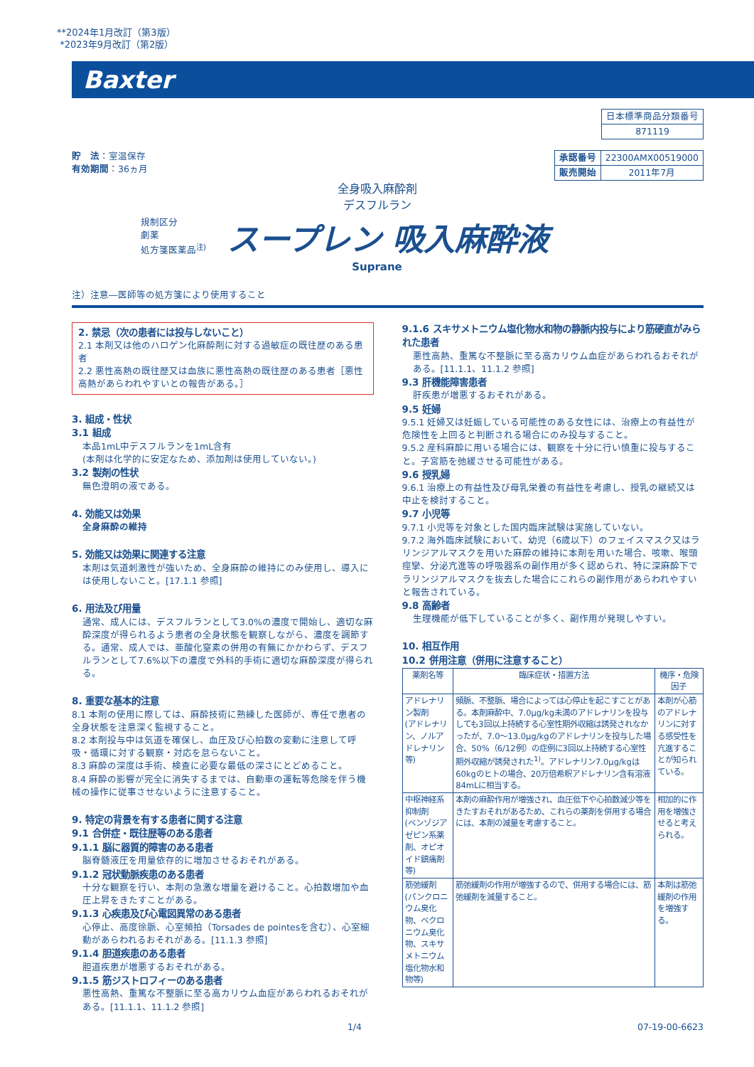**2024年1月改訂（第3版）
*2023年9月改訂（第2版）
Baxter
| 日本標準商品分類番号 |
| 871119 |
貯　法：室温保存
有効期間：36ヵ月
| 承認番号 | 22300AMX00519000 |
| 販売開始 | 2011年7月 |
全身吸入麻酔剤
デスフルラン
規制区分
劇薬
処方箋医薬品<sup>注)</sup>
スープレン 吸入麻酔液
Suprane
注）注意―医師等の処方箋により使用すること
2. 禁忌（次の患者には投与しないこと）
2.1 本剤又は他のハロゲン化麻酔剤に対する過敏症の既往歴のある患者
2.2 悪性高熱の既往歴又は血族に悪性高熱の既往歴のある患者［悪性高熱があらわれやすいとの報告がある。］
3. 組成・性状
3.1 組成
本品1mL中デスフルランを1mL含有
(本剤は化学的に安定なため、添加剤は使用していない。)
3.2 製剤の性状
無色澄明の液である。
4. 効能又は効果
全身麻酔の維持
5. 効能又は効果に関連する注意
本剤は気道刺激性が強いため、全身麻酔の維持にのみ使用し、導入には使用しないこと。[17.1.1 参照]
6. 用法及び用量
通常、成人には、デスフルランとして3.0%の濃度で開始し、適切な麻酔深度が得られるよう患者の全身状態を観察しながら、濃度を調節する。通常、成人では、亜酸化窒素の併用の有無にかかわらず、デスフルランとして7.6%以下の濃度で外科的手術に適切な麻酔深度が得られる。
8. 重要な基本的注意
8.1 本剤の使用に際しては、麻酔技術に熟練した医師が、専任で患者の全身状態を注意深く監視すること。
8.2 本剤投与中は気道を確保し、血圧及び心拍数の変動に注意して呼吸・循環に対する観察・対応を怠らないこと。
8.3 麻酔の深度は手術、検査に必要な最低の深さにとどめること。
8.4 麻酔の影響が完全に消失するまでは、自動車の運転等危険を伴う機械の操作に従事させないように注意すること。
9. 特定の背景を有する患者に関する注意
9.1 合併症・既往歴等のある患者
9.1.1 脳に器質的障害のある患者
脳脊髄液圧を用量依存的に増加させるおそれがある。
9.1.2 冠状動脈疾患のある患者
十分な観察を行い、本剤の急激な増量を避けること。心拍数増加や血圧上昇をきたすことがある。
9.1.3 心疾患及び心電図異常のある患者
心停止、高度徐脈、心室頻拍（Torsades de pointesを含む）、心室細動があらわれるおそれがある。[11.1.3 参照]
9.1.4 胆道疾患のある患者
胆道疾患が増悪するおそれがある。
9.1.5 筋ジストロフィーのある患者
悪性高熱、重篤な不整脈に至る高カリウム血症があらわれるおそれがある。[11.1.1、11.1.2 参照]
9.1.6 スキサメトニウム塩化物水和物の静脈内投与により筋硬直がみられた患者
悪性高熱、重篤な不整脈に至る高カリウム血症があらわれるおそれがある。[11.1.1、11.1.2 参照]
9.3 肝機能障害患者
肝疾患が増悪するおそれがある。
9.5 妊婦
9.5.1 妊婦又は妊娠している可能性のある女性には、治療上の有益性が危険性を上回ると判断される場合にのみ投与すること。
9.5.2 産科麻酔に用いる場合には、観察を十分に行い慎重に投与すること。子宮筋を弛緩させる可能性がある。
9.6 授乳婦
9.6.1 治療上の有益性及び母乳栄養の有益性を考慮し、授乳の継続又は中止を検討すること。
9.7 小児等
9.7.1 小児等を対象とした国内臨床試験は実施していない。
9.7.2 海外臨床試験において、幼児（6歳以下）のフェイスマスク又はラリンジアルマスクを用いた麻酔の維持に本剤を用いた場合、咳嗽、喉頭痙攣、分泌亢進等の呼吸器系の副作用が多く認められ、特に深麻酔下でラリンジアルマスクを抜去した場合にこれらの副作用があらわれやすいと報告されている。
9.8 高齢者
生理機能が低下していることが多く、副作用が発現しやすい。
10. 相互作用
10.2 併用注意（併用に注意すること）
| 薬剤名等 | 臨床症状・措置方法 | 機序・危険因子 |
| --- | --- | --- |
| アドレナリン製剤 (アドレナリン、ノルアドレナリン等) | 頻脈、不整脈、場合によっては心停止を起こすことがある。本剤麻酔中、7.0μg/kg未満のアドレナリンを投与しても3回以上持続する心室性期外収縮は誘発されなかったが、7.0～13.0μg/kgのアドレナリンを投与した場合、50%（6/12例）の症例に3回以上持続する心室性期外収縮が誘発された<sup>1)</sup>。アドレナリン7.0μg/kgは60kgのヒトの場合、20万倍希釈アドレナリン含有溶液84mLに相当する。 | 本剤が心筋のアドレナリンに対する感受性を亢進することが知られている。 |
| 中枢神経系抑制剤 (ベンゾジアゼピン系薬剤、オピオイド鎮痛剤等) | 本剤の麻酔作用が増強され、血圧低下や心拍数減少等をきたすおそれがあるため、これらの薬剤を併用する場合には、本剤の減量を考慮すること。 | 相加的に作用を増強させると考えられる。 |
| 筋弛緩剤 (パンクロニウム臭化物、ベクロニウム臭化物、スキサメトニウム塩化物水和物等) | 筋弛緩剤の作用が増強するので、併用する場合には、筋弛緩剤を減量すること。 | 本剤は筋弛緩剤の作用を増強する。 |
1/4 07-19-00-6623